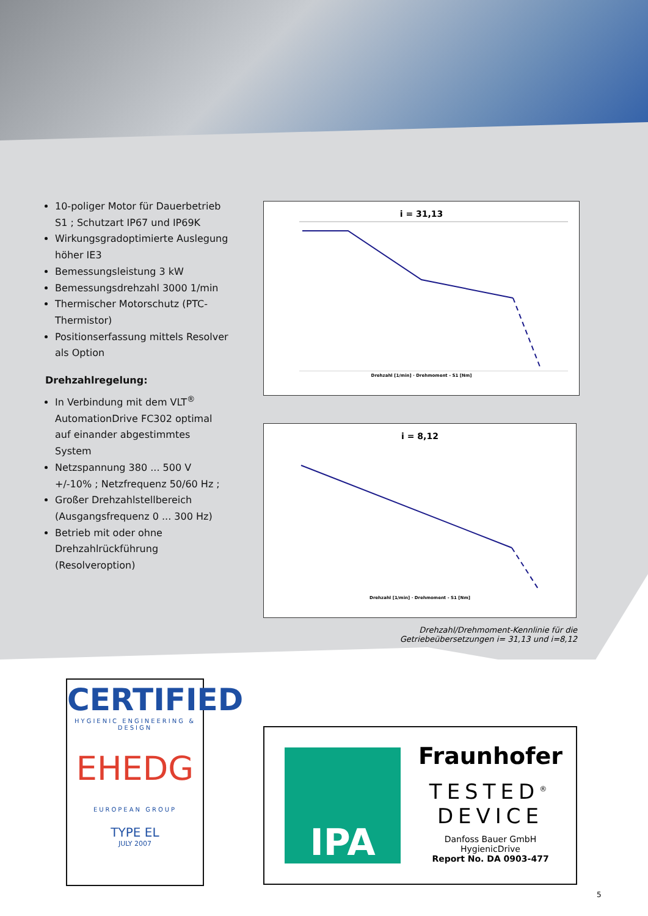10-poliger Motor für Dauerbetrieb S1 ; Schutzart IP67 und IP69K
Wirkungsgradoptimierte Auslegung höher IE3
Bemessungsleistung 3 kW
Bemessungsdrehzahl 3000 1/min
Thermischer Motorschutz (PTC-Thermistor)
Positionserfassung mittels Resolver als Option
Drehzahlregelung:
In Verbindung mit dem VLT<sup>®</sup> AutomationDrive FC302 optimal auf einander abgestimmtes System
Netzspannung 380 ... 500 V +/-10% ; Netzfrequenz 50/60 Hz ;
Großer Drehzahlstellbereich (Ausgangsfrequenz 0 ... 300 Hz)
Betrieb mit oder ohne Drehzahlrückführung (Resolveroption)
i = 31,13
Drehzahl [1/min] · Drehmoment - S1 [Nm]
i = 8,12
Drehzahl [1/min] · Drehmoment - S1 [Nm]
Drehzahl/Drehmoment-Kennlinie für die
Getriebeübersetzungen i= 31,13 und i=8,12
CERTIFIED
HYGIENIC ENGINEERING & DESIGN
EHEDG
EUROPEAN GROUP
TYPE EL
JULY 2007
IPA
Fraunhofer
TESTED<sup>®</sup>
DEVICE
Danfoss Bauer GmbH
HygienicDrive
Report No. DA 0903-477
5